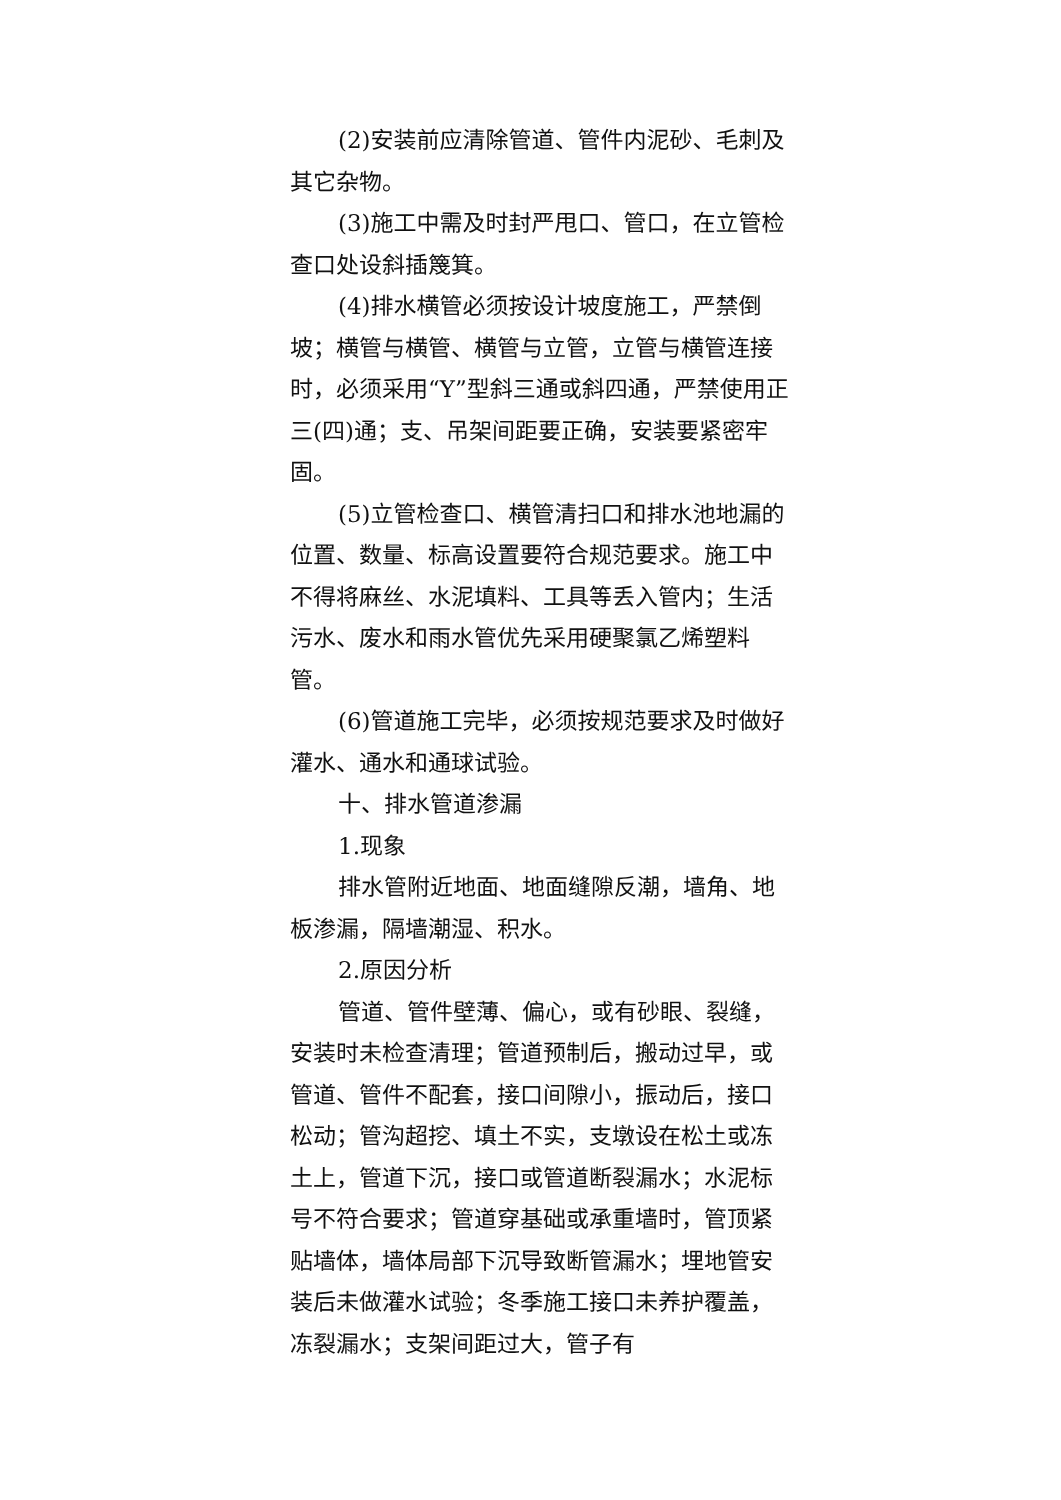(2)安装前应清除管道、管件内泥砂、毛刺及其它杂物。
(3)施工中需及时封严甩口、管口，在立管检查口处设斜插篾箕。
(4)排水横管必须按设计坡度施工，严禁倒坡；横管与横管、横管与立管，立管与横管连接时，必须采用“Y”型斜三通或斜四通，严禁使用正三(四)通；支、吊架间距要正确，安装要紧密牢固。
(5)立管检查口、横管清扫口和排水池地漏的位置、数量、标高设置要符合规范要求。施工中不得将麻丝、水泥填料、工具等丢入管内；生活污水、废水和雨水管优先采用硬聚氯乙烯塑料管。
(6)管道施工完毕，必须按规范要求及时做好灌水、通水和通球试验。
十、排水管道渗漏
1.现象
排水管附近地面、地面缝隙反潮，墙角、地板渗漏，隔墙潮湿、积水。
2.原因分析
管道、管件壁薄、偏心，或有砂眼、裂缝，安装时未检查清理；管道预制后，搬动过早，或管道、管件不配套，接口间隙小，振动后，接口松动；管沟超挖、填土不实，支墩设在松土或冻土上，管道下沉，接口或管道断裂漏水；水泥标号不符合要求；管道穿基础或承重墙时，管顶紧贴墙体，墙体局部下沉导致断管漏水；埋地管安装后未做灌水试验；冬季施工接口未养护覆盖，冻裂漏水；支架间距过大，管子有